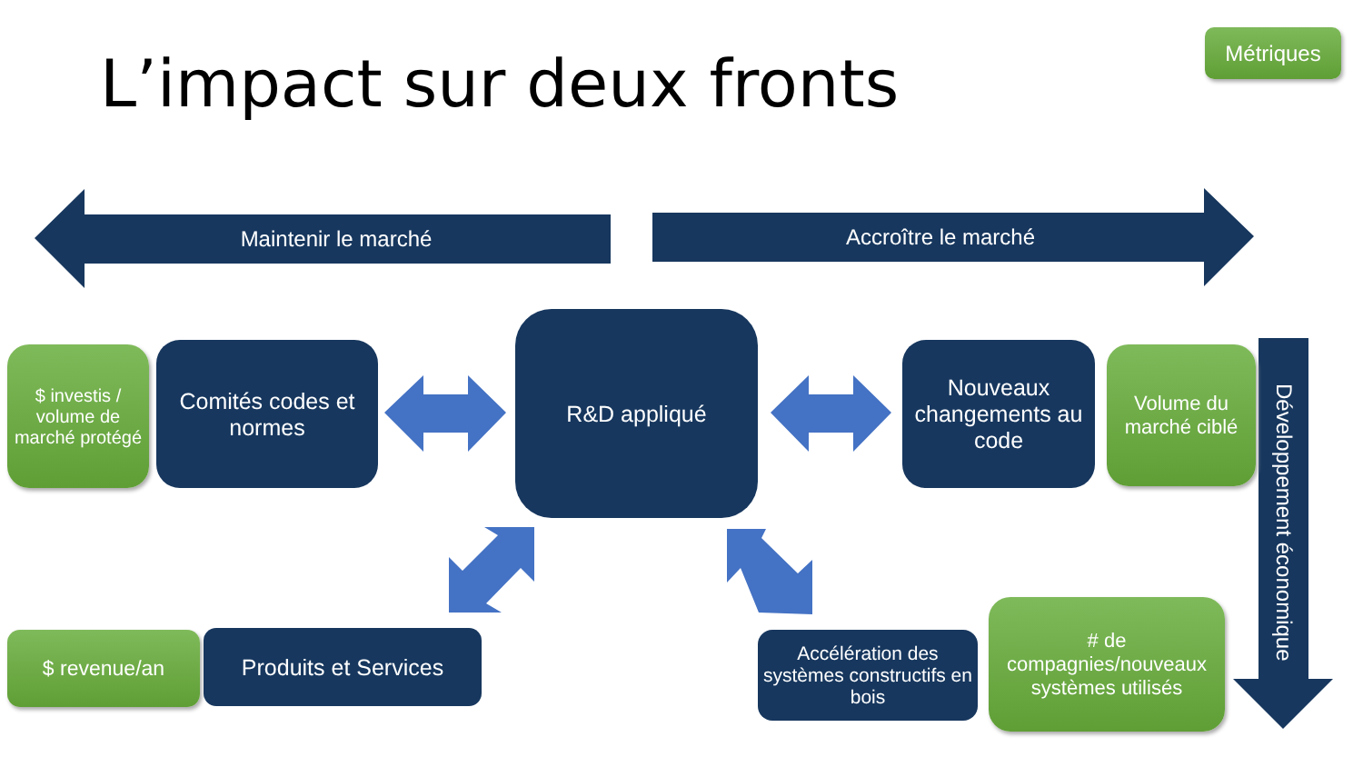L’impact sur deux fronts
Métriques
Maintenir le marché Accroître le marché
$ investis / volume de marché protégé
Comités codes et normes
R&D appliqué
Nouveaux changements au code
Volume du marché ciblé
Développement économique
$ revenue/an Produits et Services
Accélération des systèmes constructifs en bois
# de compagnies/nouveaux systèmes utilisés